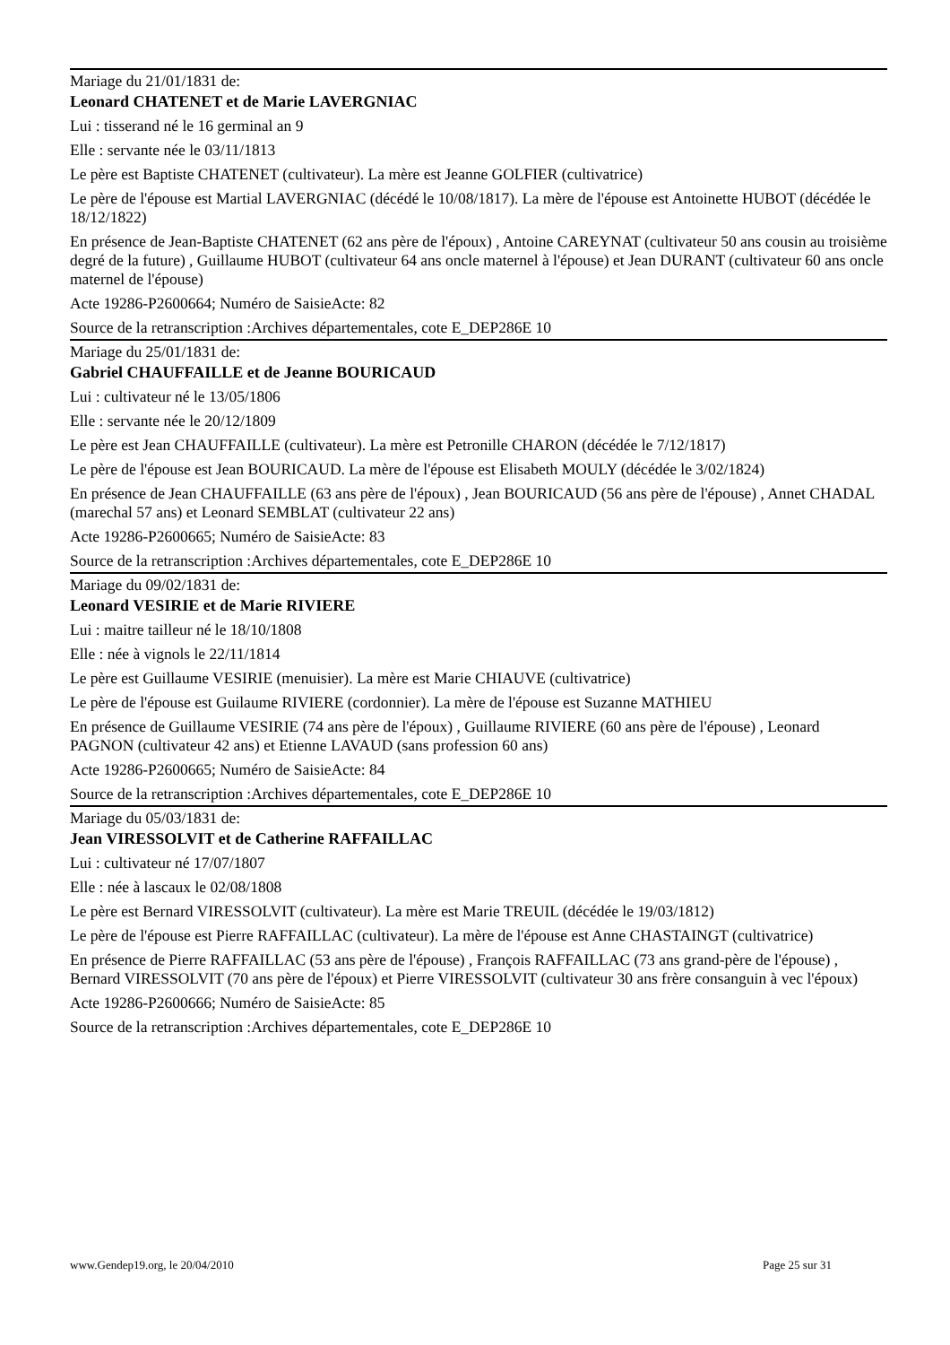Mariage du 21/01/1831 de:
Leonard CHATENET et de Marie LAVERGNIAC
Lui : tisserand né le 16 germinal an 9
Elle : servante née le 03/11/1813
Le père est Baptiste CHATENET (cultivateur). La mère est Jeanne GOLFIER (cultivatrice)
Le père de l'épouse est Martial LAVERGNIAC (décédé le 10/08/1817). La mère de l'épouse est Antoinette HUBOT (décédée le 18/12/1822)
En présence de Jean-Baptiste CHATENET (62 ans père de l'époux) , Antoine CAREYNAT (cultivateur 50 ans cousin au troisième degré de la future) , Guillaume HUBOT (cultivateur 64 ans oncle maternel à l'épouse) et Jean DURANT (cultivateur 60 ans oncle maternel de l'épouse)
Acte 19286-P2600664; Numéro de SaisieActe: 82
Source de la retranscription :Archives départementales, cote E_DEP286E 10
Mariage du 25/01/1831 de:
Gabriel CHAUFFAILLE et de Jeanne BOURICAUD
Lui : cultivateur né le 13/05/1806
Elle : servante née le 20/12/1809
Le père est Jean CHAUFFAILLE (cultivateur). La mère est Petronille CHARON (décédée le 7/12/1817)
Le père de l'épouse est Jean BOURICAUD. La mère de l'épouse est Elisabeth MOULY (décédée le 3/02/1824)
En présence de Jean CHAUFFAILLE (63 ans père de l'époux) , Jean BOURICAUD (56 ans père de l'épouse) , Annet CHADAL (marechal 57 ans) et Leonard SEMBLAT (cultivateur 22 ans)
Acte 19286-P2600665; Numéro de SaisieActe: 83
Source de la retranscription :Archives départementales, cote E_DEP286E 10
Mariage du 09/02/1831 de:
Leonard VESIRIE et de Marie RIVIERE
Lui : maitre tailleur né le 18/10/1808
Elle : née à vignols le 22/11/1814
Le père est Guillaume VESIRIE (menuisier). La mère est Marie CHIAUVE (cultivatrice)
Le père de l'épouse est Guilaume RIVIERE (cordonnier). La mère de l'épouse est Suzanne MATHIEU
En présence de Guillaume VESIRIE (74 ans père de l'époux) , Guillaume RIVIERE (60 ans père de l'épouse) , Leonard PAGNON (cultivateur 42 ans) et Etienne LAVAUD (sans profession 60 ans)
Acte 19286-P2600665; Numéro de SaisieActe: 84
Source de la retranscription :Archives départementales, cote E_DEP286E 10
Mariage du 05/03/1831 de:
Jean VIRESSOLVIT et de Catherine RAFFAILLAC
Lui : cultivateur né 17/07/1807
Elle : née à lascaux le 02/08/1808
Le père est Bernard VIRESSOLVIT (cultivateur). La mère est Marie TREUIL (décédée le 19/03/1812)
Le père de l'épouse est Pierre RAFFAILLAC (cultivateur). La mère de l'épouse est Anne CHASTAINGT (cultivatrice)
En présence de Pierre RAFFAILLAC (53 ans père de l'épouse) , François RAFFAILLAC (73 ans grand-père de l'épouse) , Bernard VIRESSOLVIT (70 ans père de l'époux) et Pierre VIRESSOLVIT (cultivateur 30 ans frère consanguin à vec l'époux)
Acte 19286-P2600666; Numéro de SaisieActe: 85
Source de la retranscription :Archives départementales, cote E_DEP286E 10
www.Gendep19.org, le 20/04/2010 Page 25 sur 31